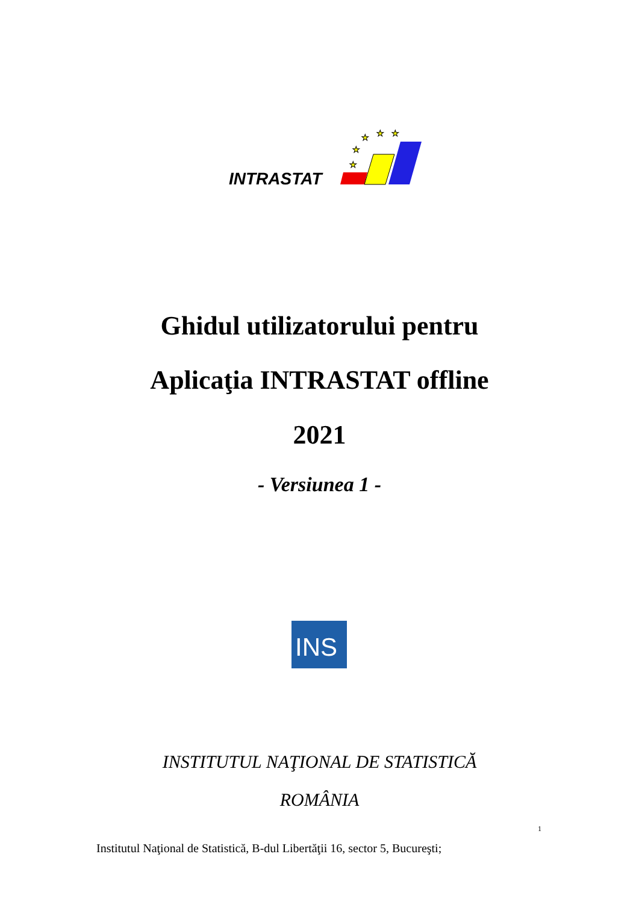INTRASTAT
★
★
★
★
★
Ghidul utilizatorului pentru
Aplicaţia INTRASTAT offline
2021
- Versiunea 1 -
INS
INSTITUTUL NAŢIONAL DE STATISTICĂ
ROMÂNIA
1
Institutul Naţional de Statistică, B-dul Libertăţii 16, sector 5, Bucureşti;